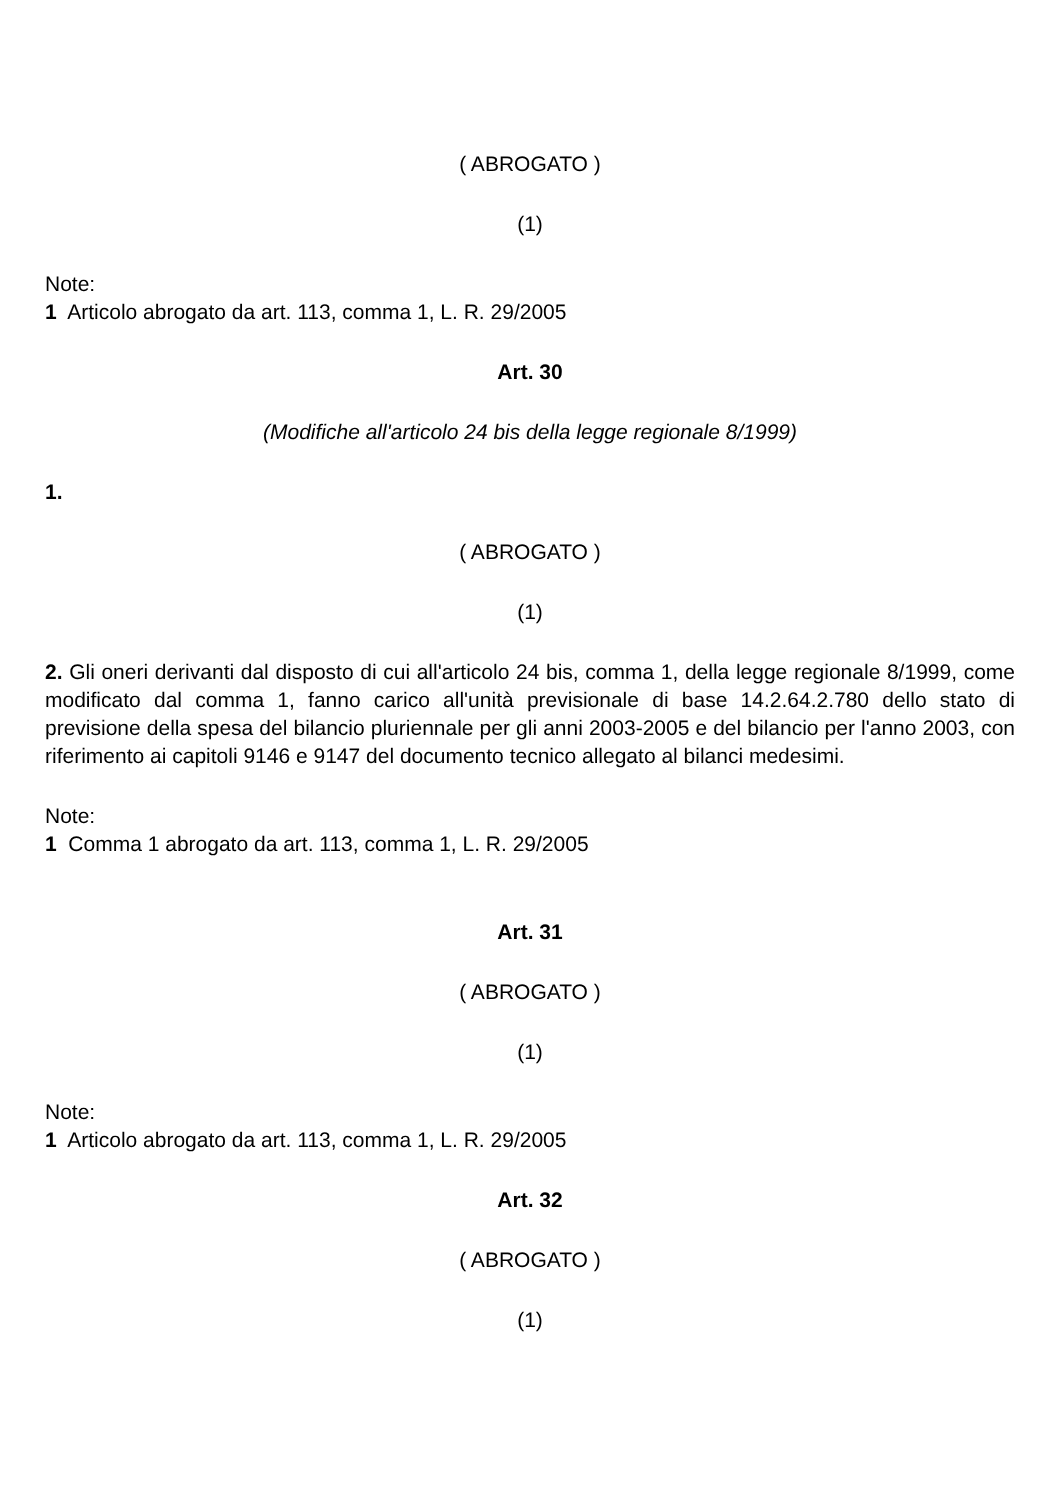( ABROGATO )
(1)
Note:
1 Articolo abrogato da art. 113, comma 1, L. R. 29/2005
Art. 30
(Modifiche all'articolo 24 bis della legge regionale 8/1999)
1.
( ABROGATO )
(1)
2. Gli oneri derivanti dal disposto di cui all'articolo 24 bis, comma 1, della legge regionale 8/1999, come modificato dal comma 1, fanno carico all'unità previsionale di base 14.2.64.2.780 dello stato di previsione della spesa del bilancio pluriennale per gli anni 2003-2005 e del bilancio per l'anno 2003, con riferimento ai capitoli 9146 e 9147 del documento tecnico allegato al bilanci medesimi.
Note:
1 Comma 1 abrogato da art. 113, comma 1, L. R. 29/2005
Art. 31
( ABROGATO )
(1)
Note:
1 Articolo abrogato da art. 113, comma 1, L. R. 29/2005
Art. 32
( ABROGATO )
(1)